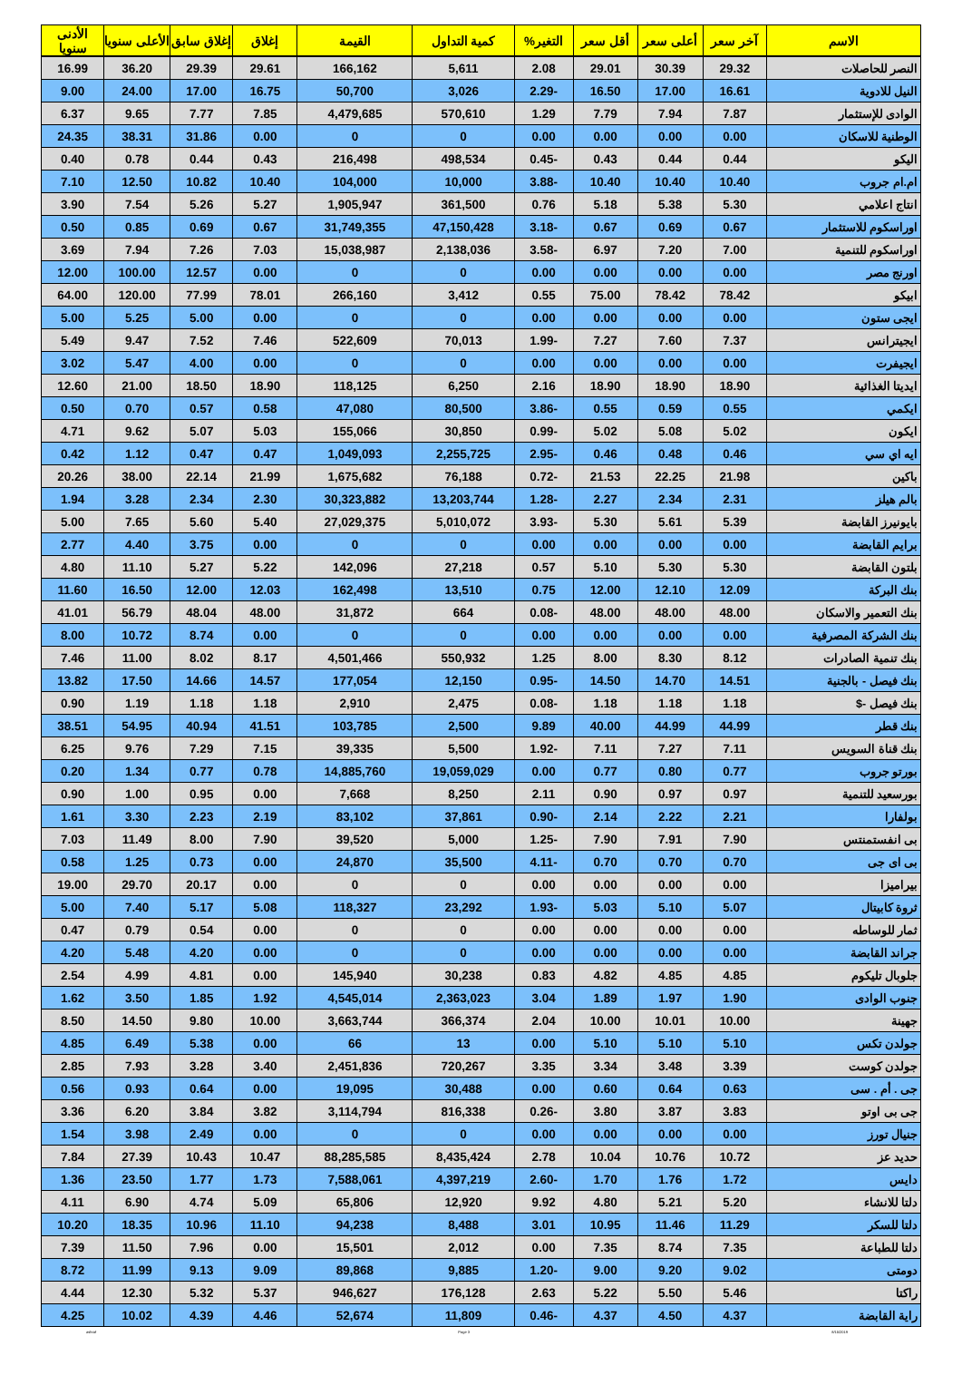| الاسم | آخر سعر | أعلى سعر | أقل سعر | التغير% | كمية التداول | القيمة | إغلاق | إغلاق سابق | الأعلى سنويا | الأدنى سنويا |
| --- | --- | --- | --- | --- | --- | --- | --- | --- | --- | --- |
| النصر للحاصلات | 29.32 | 30.39 | 29.01 | 2.08 | 5,611 | 166,162 | 29.61 | 29.39 | 36.20 | 16.99 |
| النيل للادوية | 16.61 | 17.00 | 16.50 | -2.29 | 3,026 | 50,700 | 16.75 | 17.00 | 24.00 | 9.00 |
| الوادى للإستثمار | 7.87 | 7.94 | 7.79 | 1.29 | 570,610 | 4,479,685 | 7.85 | 7.77 | 9.65 | 6.37 |
| الوطنية للاسكان | 0.00 | 0.00 | 0.00 | 0.00 | 0 | 0 | 0.00 | 31.86 | 38.31 | 24.35 |
| اليكو | 0.44 | 0.44 | 0.43 | -0.45 | 498,534 | 216,498 | 0.43 | 0.44 | 0.78 | 0.40 |
| ام.ام جروب | 10.40 | 10.40 | 10.40 | -3.88 | 10,000 | 104,000 | 10.40 | 10.82 | 12.50 | 7.10 |
| انتاج اعلامي | 5.30 | 5.38 | 5.18 | 0.76 | 361,500 | 1,905,947 | 5.27 | 5.26 | 7.54 | 3.90 |
| اوراسكوم للاستثمار | 0.67 | 0.69 | 0.67 | -3.18 | 47,150,428 | 31,749,355 | 0.67 | 0.69 | 0.85 | 0.50 |
| اوراسكوم للتنمية | 7.00 | 7.20 | 6.97 | -3.58 | 2,138,036 | 15,038,987 | 7.03 | 7.26 | 7.94 | 3.69 |
| اورنج مصر | 0.00 | 0.00 | 0.00 | 0.00 | 0 | 0 | 0.00 | 12.57 | 100.00 | 12.00 |
| ابيكو | 78.42 | 78.42 | 75.00 | 0.55 | 3,412 | 266,160 | 78.01 | 77.99 | 120.00 | 64.00 |
| ايجى ستون | 0.00 | 0.00 | 0.00 | 0.00 | 0 | 0 | 0.00 | 5.00 | 5.25 | 5.00 |
| ايجيترانس | 7.37 | 7.60 | 7.27 | -1.99 | 70,013 | 522,609 | 7.46 | 7.52 | 9.47 | 5.49 |
| ايجيفرت | 0.00 | 0.00 | 0.00 | 0.00 | 0 | 0 | 0.00 | 4.00 | 5.47 | 3.02 |
| ايديتا الغذائية | 18.90 | 18.90 | 18.90 | 2.16 | 6,250 | 118,125 | 18.90 | 18.50 | 21.00 | 12.60 |
| ايكمي | 0.55 | 0.59 | 0.55 | -3.86 | 80,500 | 47,080 | 0.58 | 0.57 | 0.70 | 0.50 |
| ايكون | 5.02 | 5.08 | 5.02 | -0.99 | 30,850 | 155,066 | 5.03 | 5.07 | 9.62 | 4.71 |
| ايه اي سي | 0.46 | 0.48 | 0.46 | -2.95 | 2,255,725 | 1,049,093 | 0.47 | 0.47 | 1.12 | 0.42 |
| باكين | 21.98 | 22.25 | 21.53 | -0.72 | 76,188 | 1,675,682 | 21.99 | 22.14 | 38.00 | 20.26 |
| بالم هيلز | 2.31 | 2.34 | 2.27 | -1.28 | 13,203,744 | 30,323,882 | 2.30 | 2.34 | 3.28 | 1.94 |
| بايونيرز القابضة | 5.39 | 5.61 | 5.30 | -3.93 | 5,010,072 | 27,029,375 | 5.40 | 5.60 | 7.65 | 5.00 |
| برايم القابضة | 0.00 | 0.00 | 0.00 | 0.00 | 0 | 0 | 0.00 | 3.75 | 4.40 | 2.77 |
| بلتون القابضة | 5.30 | 5.30 | 5.10 | 0.57 | 27,218 | 142,096 | 5.22 | 5.27 | 11.10 | 4.80 |
| بنك البركة | 12.09 | 12.10 | 12.00 | 0.75 | 13,510 | 162,498 | 12.03 | 12.00 | 16.50 | 11.60 |
| بنك التعمير والاسكان | 48.00 | 48.00 | 48.00 | -0.08 | 664 | 31,872 | 48.00 | 48.04 | 56.79 | 41.01 |
| بنك الشركة المصرفية | 0.00 | 0.00 | 0.00 | 0.00 | 0 | 0 | 0.00 | 8.74 | 10.72 | 8.00 |
| بنك تنمية الصادرات | 8.12 | 8.30 | 8.00 | 1.25 | 550,932 | 4,501,466 | 8.17 | 8.02 | 11.00 | 7.46 |
| بنك فيصل - بالجنية | 14.51 | 14.70 | 14.50 | -0.95 | 12,150 | 177,054 | 14.57 | 14.66 | 17.50 | 13.82 |
| بنك فيصل -$ | 1.18 | 1.18 | 1.18 | -0.08 | 2,475 | 2,910 | 1.18 | 1.18 | 1.19 | 0.90 |
| بنك قطر | 44.99 | 44.99 | 40.00 | 9.89 | 2,500 | 103,785 | 41.51 | 40.94 | 54.95 | 38.51 |
| بنك قناة السويس | 7.11 | 7.27 | 7.11 | -1.92 | 5,500 | 39,335 | 7.15 | 7.29 | 9.76 | 6.25 |
| بورتو جروب | 0.77 | 0.80 | 0.77 | 0.00 | 19,059,029 | 14,885,760 | 0.78 | 0.77 | 1.34 | 0.20 |
| بورسعيد للتنمية | 0.97 | 0.97 | 0.90 | 2.11 | 8,250 | 7,668 | 0.00 | 0.95 | 1.00 | 0.90 |
| بولفارا | 2.21 | 2.22 | 2.14 | -0.90 | 37,861 | 83,102 | 2.19 | 2.23 | 3.30 | 1.61 |
| بى انفستمنتس | 7.90 | 7.91 | 7.90 | -1.25 | 5,000 | 39,520 | 7.90 | 8.00 | 11.49 | 7.03 |
| بى اى جى | 0.70 | 0.70 | 0.70 | -4.11 | 35,500 | 24,870 | 0.00 | 0.73 | 1.25 | 0.58 |
| بيراميزا | 0.00 | 0.00 | 0.00 | 0.00 | 0 | 0 | 0.00 | 20.17 | 29.70 | 19.00 |
| ثروة كابيتال | 5.07 | 5.10 | 5.03 | -1.93 | 23,292 | 118,327 | 5.08 | 5.17 | 7.40 | 5.00 |
| ثمار للوساطه | 0.00 | 0.00 | 0.00 | 0.00 | 0 | 0 | 0.00 | 0.54 | 0.79 | 0.47 |
| جراند القابضة | 0.00 | 0.00 | 0.00 | 0.00 | 0 | 0 | 0.00 | 4.20 | 5.48 | 4.20 |
| جلوبال تليكوم | 4.85 | 4.85 | 4.82 | 0.83 | 30,238 | 145,940 | 0.00 | 4.81 | 4.99 | 2.54 |
| جنوب الوادى | 1.90 | 1.97 | 1.89 | 3.04 | 2,363,023 | 4,545,014 | 1.92 | 1.85 | 3.50 | 1.62 |
| جهينة | 10.00 | 10.01 | 10.00 | 2.04 | 366,374 | 3,663,744 | 10.00 | 9.80 | 14.50 | 8.50 |
| جولدن تكس | 5.10 | 5.10 | 5.10 | 0.00 | 13 | 66 | 0.00 | 5.38 | 6.49 | 4.85 |
| جولدن كوست | 3.39 | 3.48 | 3.34 | 3.35 | 720,267 | 2,451,836 | 3.40 | 3.28 | 7.93 | 2.85 |
| جى . أم . سى | 0.63 | 0.64 | 0.60 | 0.00 | 30,488 | 19,095 | 0.00 | 0.64 | 0.93 | 0.56 |
| جى بى اوتو | 3.83 | 3.87 | 3.80 | -0.26 | 816,338 | 3,114,794 | 3.82 | 3.84 | 6.20 | 3.36 |
| جنيال تورز | 0.00 | 0.00 | 0.00 | 0.00 | 0 | 0 | 0.00 | 2.49 | 3.98 | 1.54 |
| حديد عز | 10.72 | 10.76 | 10.04 | 2.78 | 8,435,424 | 88,285,585 | 10.47 | 10.43 | 27.39 | 7.84 |
| دايس | 1.72 | 1.76 | 1.70 | -2.60 | 4,397,219 | 7,588,061 | 1.73 | 1.77 | 23.50 | 1.36 |
| دلتا للانشاء | 5.20 | 5.21 | 4.80 | 9.92 | 12,920 | 65,806 | 5.09 | 4.74 | 6.90 | 4.11 |
| دلتا للسكر | 11.29 | 11.46 | 10.95 | 3.01 | 8,488 | 94,238 | 11.10 | 10.96 | 18.35 | 10.20 |
| دلتا للطباعة | 7.35 | 8.74 | 7.35 | 0.00 | 2,012 | 15,501 | 0.00 | 7.96 | 11.50 | 7.39 |
| دومتى | 9.02 | 9.20 | 9.00 | -1.20 | 9,885 | 89,868 | 9.09 | 9.13 | 11.99 | 8.72 |
| راكتا | 5.46 | 5.50 | 5.22 | 2.63 | 176,128 | 946,627 | 5.37 | 5.32 | 12.30 | 4.44 |
| راية القابضة | 4.37 | 4.50 | 4.37 | -0.46 | 11,809 | 52,674 | 4.46 | 4.39 | 10.02 | 4.25 |
ashraf Page 3 8/15/2019